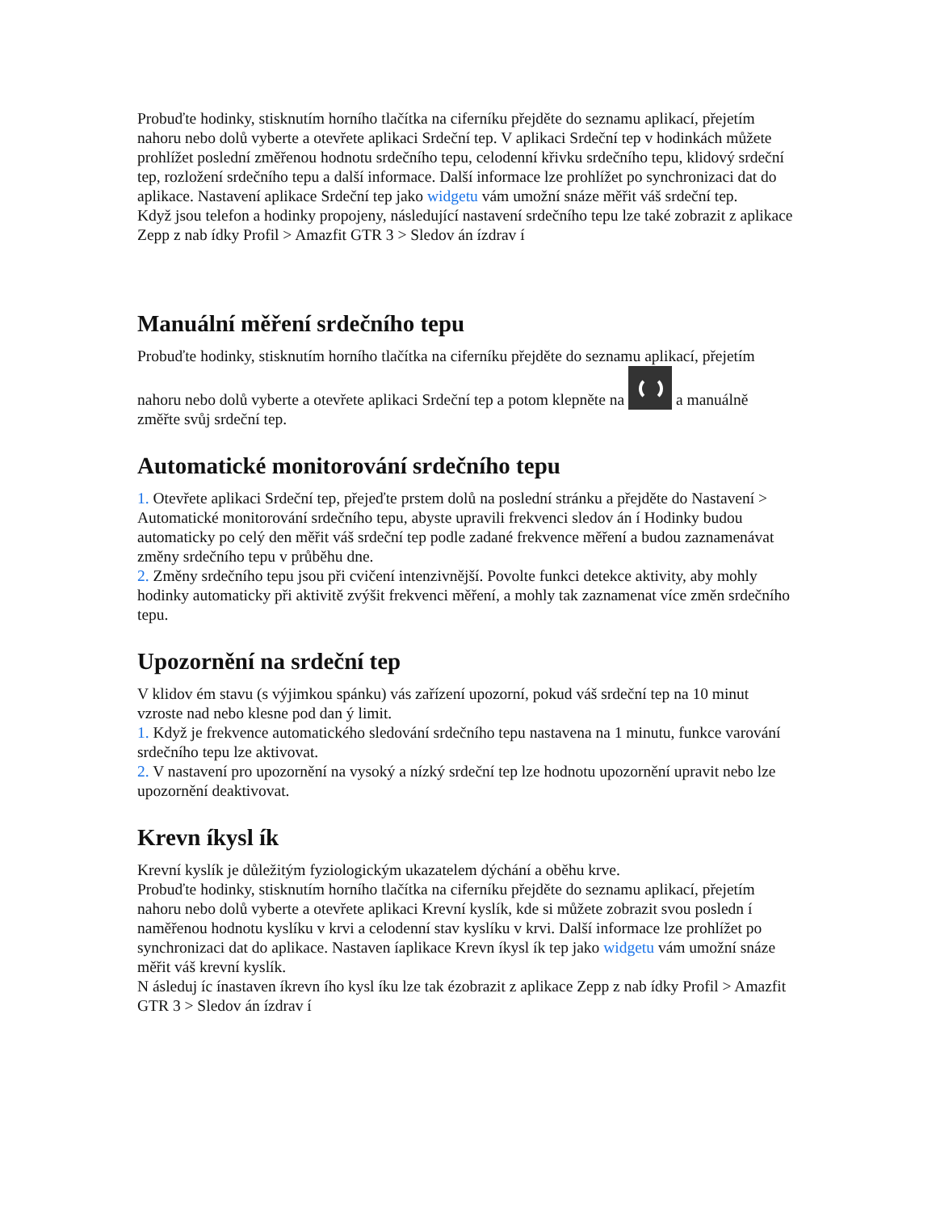Probuďte hodinky, stisknutím horního tlačítka na ciferníku přejděte do seznamu aplikací, přejetím nahoru nebo dolů vyberte a otevřete aplikaci Srdeční tep. V aplikaci Srdeční tep v hodinkách můžete prohlížet poslední změřenou hodnotu srdečního tepu, celodenní křivku srdečního tepu, klidový srdeční tep, rozložení srdečního tepu a další informace. Další informace lze prohlížet po synchronizaci dat do aplikace. Nastavení aplikace Srdeční tep jako widgetu vám umožní snáze měřit váš srdeční tep.
Když jsou telefon a hodinky propojeny, následující nastavení srdečního tepu lze také zobrazit z aplikace Zepp z nab ídky Profil > Amazfit GTR 3 > Sledov án ízdrav í
Manuální měření srdečního tepu
Probuďte hodinky, stisknutím horního tlačítka na ciferníku přejděte do seznamu aplikací, přejetím nahoru nebo dolů vyberte a otevřete aplikaci Srdeční tep a potom klepněte na a manuálně změřte svůj srdeční tep.
Automatické monitorování srdečního tepu
1. Otevřete aplikaci Srdeční tep, přejeďte prstem dolů na poslední stránku a přejděte do Nastavení > Automatické monitorování srdečního tepu, abyste upravili frekvenci sledov án í Hodinky budou automaticky po celý den měřit váš srdeční tep podle zadané frekvence měření a budou zaznamenávat změny srdečního tepu v průběhu dne.
2. Změny srdečního tepu jsou při cvičení intenzivnější. Povolte funkci detekce aktivity, aby mohly hodinky automaticky při aktivitě zvýšit frekvenci měření, a mohly tak zaznamenat více změn srdečního tepu.
Upozornění na srdeční tep
V klidov ém stavu (s výjimkou spánku) vás zařízení upozorní, pokud váš srdeční tep na 10 minut vzroste nad nebo klesne pod dan ý limit.
1. Když je frekvence automatického sledování srdečního tepu nastavena na 1 minutu, funkce varování srdečního tepu lze aktivovat.
2. V nastavení pro upozornění na vysoký a nízký srdeční tep lze hodnotu upozornění upravit nebo lze upozornění deaktivovat.
Krevn íkysl ík
Krevní kyslík je důležitým fyziologickým ukazatelem dýchání a oběhu krve.
Probuďte hodinky, stisknutím horního tlačítka na ciferníku přejděte do seznamu aplikací, přejetím nahoru nebo dolů vyberte a otevřete aplikaci Krevní kyslík, kde si můžete zobrazit svou posledn í naměřenou hodnotu kyslíku v krvi a celodenní stav kyslíku v krvi. Další informace lze prohlížet po synchronizaci dat do aplikace. Nastaven íaplikace Krevn íkysl ík tep jako widgetu vám umožní snáze měřit váš krevní kyslík.
N ásleduj íc ínastaven íkrevn ího kysl íku lze tak ézobrazit z aplikace Zepp z nab ídky Profil > Amazfit GTR 3 > Sledov án ízdrav í